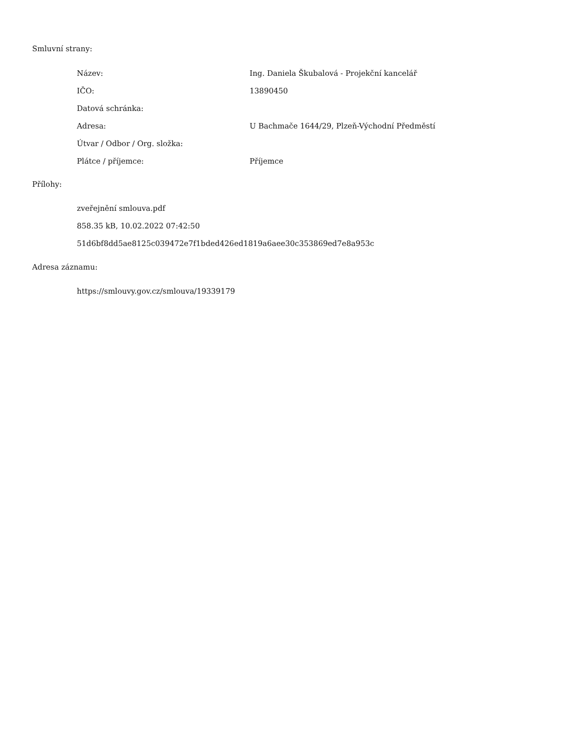Smluvní strany:
| Název: | Ing. Daniela Škubalová - Projekční kancelář |
| IČO: | 13890450 |
| Datová schránka: | |
| Adresa: | U Bachmače 1644/29, Plzeň-Východní Předměstí |
| Útvar / Odbor / Org. složka: | |
| Plátce / příjemce: | Příjemce |
Přílohy:
zveřejnění smlouva.pdf
858.35 kB, 10.02.2022 07:42:50
51d6bf8dd5ae8125c039472e7f1bded426ed1819a6aee30c353869ed7e8a953c
Adresa záznamu:
https://smlouvy.gov.cz/smlouva/19339179